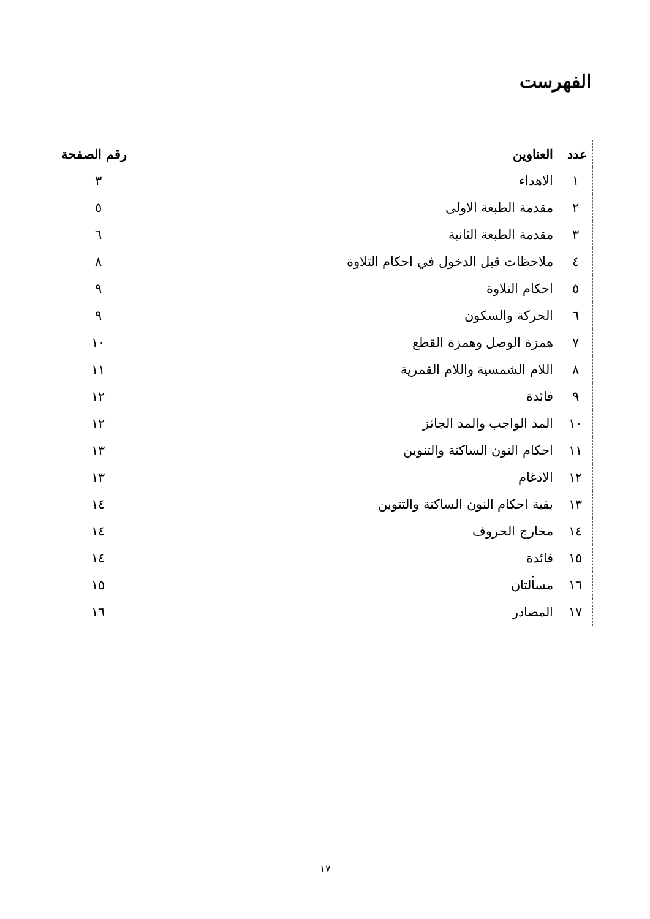الفهرست
| عدد | العناوين | رقم الصفحة |
| --- | --- | --- |
| ١ | الاهداء | ٣ |
| ٢ | مقدمة الطبعة الاولى | ٥ |
| ٣ | مقدمة الطبعة الثانية | ٦ |
| ٤ | ملاحظات قبل الدخول في احكام التلاوة | ٨ |
| ٥ | احكام التلاوة | ٩ |
| ٦ | الحركة والسكون | ٩ |
| ٧ | همزة الوصل وهمزة القطع | ١٠ |
| ٨ | اللام الشمسية واللام القمرية | ١١ |
| ٩ | فائدة | ١٢ |
| ١٠ | المد الواجب والمد الجائز | ١٢ |
| ١١ | احكام النون الساكنة والتنوين | ١٣ |
| ١٢ | الادغام | ١٣ |
| ١٣ | بقية احكام النون الساكنة والتنوين | ١٤ |
| ١٤ | مخارج الحروف | ١٤ |
| ١٥ | فائدة | ١٤ |
| ١٦ | مسألتان | ١٥ |
| ١٧ | المصادر | ١٦ |
١٧